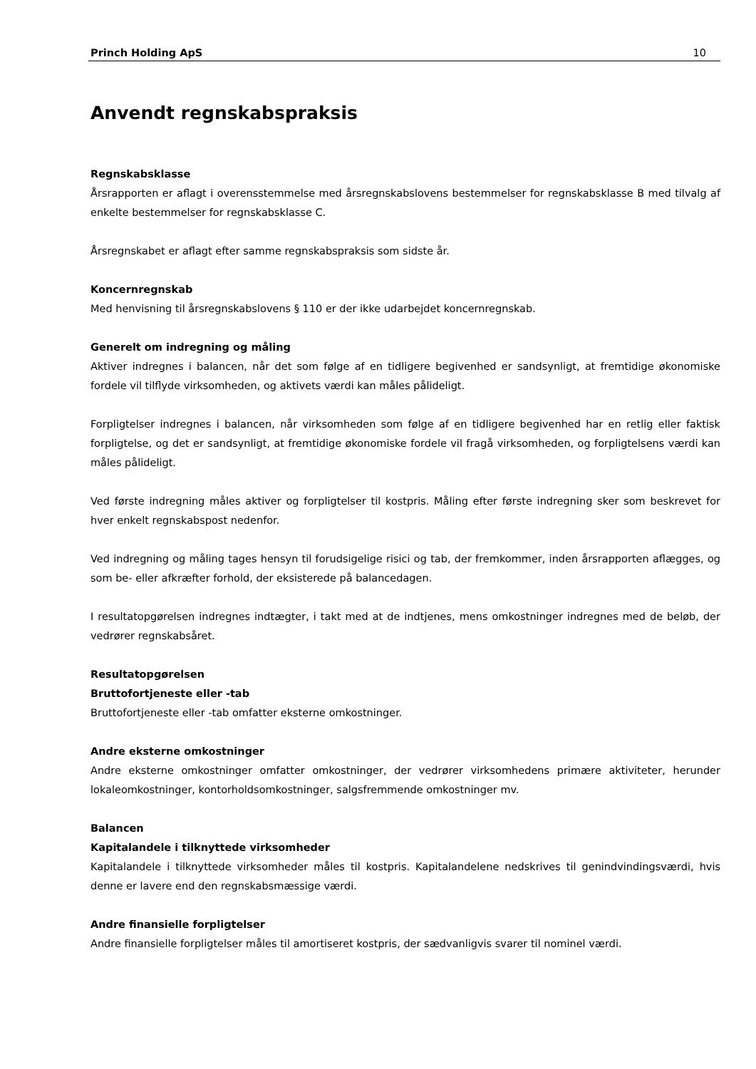Princh Holding ApS 10
Anvendt regnskabspraksis
Regnskabsklasse
Årsrapporten er aflagt i overensstemmelse med årsregnskabslovens bestemmelser for regnskabsklasse B med tilvalg af enkelte bestemmelser for regnskabsklasse C.
Årsregnskabet er aflagt efter samme regnskabspraksis som sidste år.
Koncernregnskab
Med henvisning til årsregnskabslovens § 110 er der ikke udarbejdet koncernregnskab.
Generelt om indregning og måling
Aktiver indregnes i balancen, når det som følge af en tidligere begivenhed er sandsynligt, at fremtidige økonomiske fordele vil tilflyde virksomheden, og aktivets værdi kan måles pålideligt.
Forpligtelser indregnes i balancen, når virksomheden som følge af en tidligere begivenhed har en retlig eller faktisk forpligtelse, og det er sandsynligt, at fremtidige økonomiske fordele vil fragå virksomheden, og forpligtelsens værdi kan måles pålideligt.
Ved første indregning måles aktiver og forpligtelser til kostpris. Måling efter første indregning sker som beskrevet for hver enkelt regnskabspost nedenfor.
Ved indregning og måling tages hensyn til forudsigelige risici og tab, der fremkommer, inden årsrapporten aflægges, og som be- eller afkræfter forhold, der eksisterede på balancedagen.
I resultatopgørelsen indregnes indtægter, i takt med at de indtjenes, mens omkostninger indregnes med de beløb, der vedrører regnskabsåret.
Resultatopgørelsen
Bruttofortjeneste eller -tab
Bruttofortjeneste eller -tab omfatter eksterne omkostninger.
Andre eksterne omkostninger
Andre eksterne omkostninger omfatter omkostninger, der vedrører virksomhedens primære aktiviteter, herunder lokaleomkostninger, kontorholdsomkostninger, salgsfremmende omkostninger mv.
Balancen
Kapitalandele i tilknyttede virksomheder
Kapitalandele i tilknyttede virksomheder måles til kostpris. Kapitalandelene nedskrives til genindvindingsværdi, hvis denne er lavere end den regnskabsmæssige værdi.
Andre finansielle forpligtelser
Andre finansielle forpligtelser måles til amortiseret kostpris, der sædvanligvis svarer til nominel værdi.